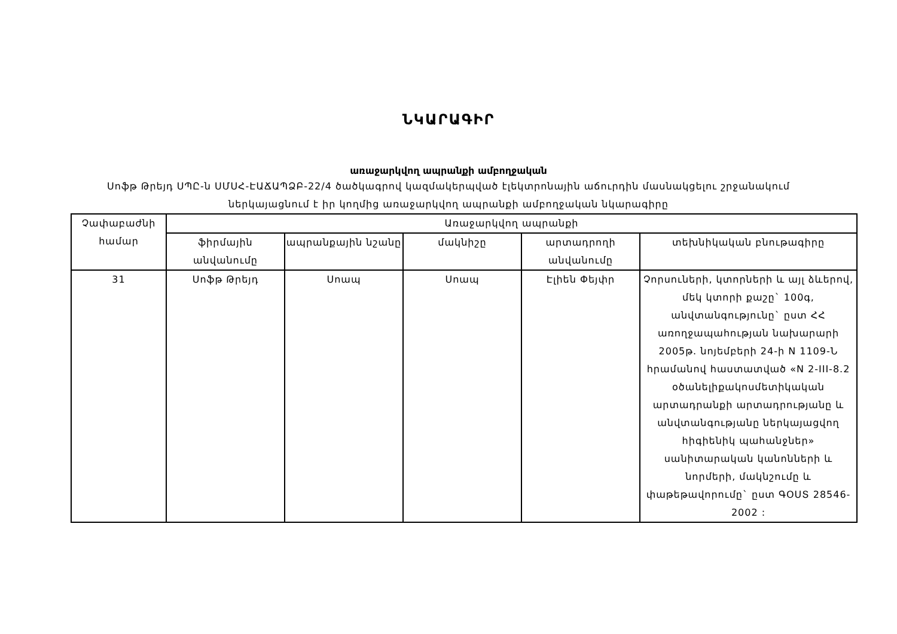ՆԿԱՐԱԳԻՐ
առաջարկվող ապրանքի ամբողջական
Սոֆթ Թրեյդ ՍՊԸ-ն ՍՄՍՀ-ԷԱՃԱՊՁԲ-22/4 ծածկագրով կազմակերպված էլեկտրոնային աճուրդին մասնակցելու շրջանակում
ներկայացնում է իր կողմից առաջարկվող ապրանքի ամբողջական նկարագիրը
| Չափաբաժնի համար | Առաջարկվող ապրանքի | | | | |
| --- | --- | --- | --- | --- | --- |
| | ֆիրմային անվանումը | ապրանքային նշանը | մակնիշը | արտադրողի անվանումը | տեխնիկական բնութագիրը |
| 31 | Սոֆթ Թրեյդ | Սոապ | Սոապ | Էլիեն Փեյփր | Չորսուների, կտորների և այլ ձևերով, մեկ կտորի քաշը` 100գ, անվտանգությունը` ըստ ՀՀ առողջապահության նախարարի 2005թ. նոյեմբերի 24-ի N 1109-Ն հրամանով հաստատված «N 2-III-8.2 օծանելիքակոսմետիկական արտադրանքի արտադրությանը և անվտանգությանը ներկայացվող հիգիենիկ պահանջներ» սանիտարական կանոնների և նորմերի, մակնշումը և փաթեթավորումը` ըստ ԳՕՍՏ 28546-2002 : |